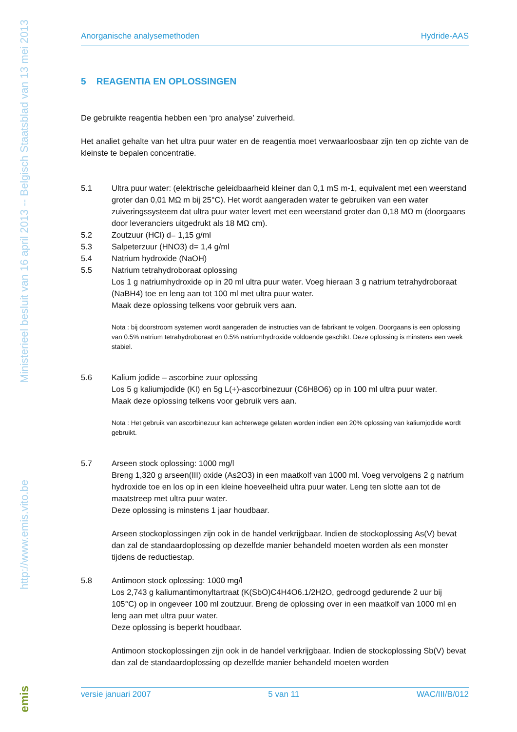Ministerieel besluit van 16 april 2013 -- Belgisch Staatsblad van 13 mei 2013
http://www.emis.vito.be
emis
Anorganische analysemethoden Hydride-AAS
5 REAGENTIA EN OPLOSSINGEN
De gebruikte reagentia hebben een ‘pro analyse’ zuiverheid.
Het analiet gehalte van het ultra puur water en de reagentia moet verwaarloosbaar zijn ten op zichte van de kleinste te bepalen concentratie.
5.1 Ultra puur water: (elektrische geleidbaarheid kleiner dan 0,1 mS m-1, equivalent met een weerstand groter dan 0,01 MΩ m bij 25°C). Het wordt aangeraden water te gebruiken van een water zuiveringssysteem dat ultra puur water levert met een weerstand groter dan 0,18 MΩ m (doorgaans door leveranciers uitgedrukt als 18 MΩ cm).
5.2 Zoutzuur (HCl) d= 1,15 g/ml
5.3 Salpeterzuur (HNO3) d= 1,4 g/ml
5.4 Natrium hydroxide (NaOH)
5.5 Natrium tetrahydroboraat oplossing
Los 1 g natriumhydroxide op in 20 ml ultra puur water. Voeg hieraan 3 g natrium tetrahydroboraat (NaBH4) toe en leng aan tot 100 ml met ultra puur water.
Maak deze oplossing telkens voor gebruik vers aan.
Nota : bij doorstroom systemen wordt aangeraden de instructies van de fabrikant te volgen. Doorgaans is een oplossing van 0.5% natrium tetrahydroboraat en 0.5% natriumhydroxide voldoende geschikt. Deze oplossing is minstens een week stabiel.
5.6 Kalium jodide – ascorbine zuur oplossing
Los 5 g kaliumjodide (KI) en 5g L(+)-ascorbinezuur (C6H8O6) op in 100 ml ultra puur water.
Maak deze oplossing telkens voor gebruik vers aan.
Nota : Het gebruik van ascorbinezuur kan achterwege gelaten worden indien een 20% oplossing van kaliumjodide wordt gebruikt.
5.7 Arseen stock oplossing: 1000 mg/l
Breng 1,320 g arseen(III) oxide (As2O3) in een maatkolf van 1000 ml. Voeg vervolgens 2 g natrium hydroxide toe en los op in een kleine hoeveelheid ultra puur water. Leng ten slotte aan tot de maatstreep met ultra puur water.
Deze oplossing is minstens 1 jaar houdbaar.
Arseen stockoplossingen zijn ook in de handel verkrijgbaar. Indien de stockoplossing As(V) bevat dan zal de standaardoplossing op dezelfde manier behandeld moeten worden als een monster tijdens de reductiestap.
5.8 Antimoon stock oplossing: 1000 mg/l
Los 2,743 g kaliumantimonyltartraat (K(SbO)C4H4O6.1/2H2O, gedroogd gedurende 2 uur bij 105°C) op in ongeveer 100 ml zoutzuur. Breng de oplossing over in een maatkolf van 1000 ml en leng aan met ultra puur water.
Deze oplossing is beperkt houdbaar.
Antimoon stockoplossingen zijn ook in de handel verkrijgbaar. Indien de stockoplossing Sb(V) bevat dan zal de standaardoplossing op dezelfde manier behandeld moeten worden
versie januari 2007 5 van 11 WAC/III/B/012